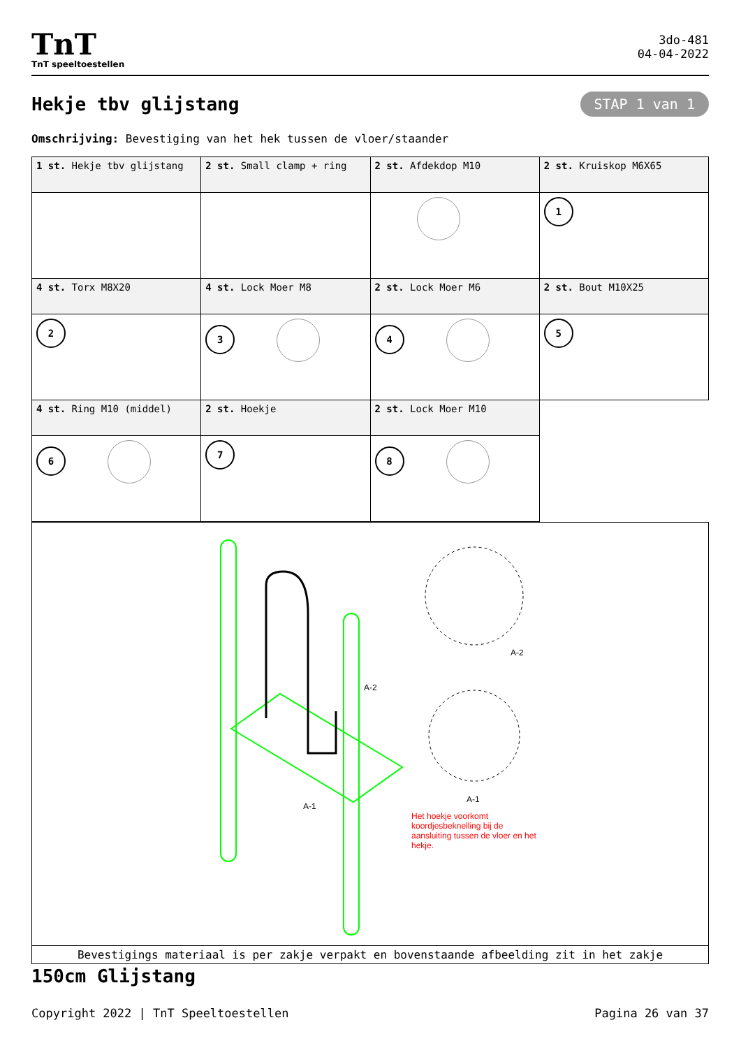TnT
TnT speeltoestellen
3do-481
04-04-2022
Hekje tbv glijstang
STAP 1 van 1
Omschrijving: Bevestiging van het hek tussen de vloer/staander
| 1 st. Hekje tbv glijstang | 2 st. Small clamp + ring | 2 st. Afdekdop M10 | 2 st. Kruiskop M6X65 |
| | | | 1 |
| 4 st. Torx M8X20 | 4 st. Lock Moer M8 | 2 st. Lock Moer M6 | 2 st. Bout M10X25 |
| 2 | 3 | 4 | 5 |
| 4 st. Ring M10 (middel) | 2 st. Hoekje | 2 st. Lock Moer M10 | |
| 6 | 7 | 8 | |
A-2
A-1
A-2
A-1
Het hoekje voorkomt koordjesbeknelling bij de aansluiting tussen de vloer en het hekje.
Bevestigings materiaal is per zakje verpakt en bovenstaande afbeelding zit in het zakje
150cm Glijstang
Copyright 2022 | TnT Speeltoestellen Pagina 26 van 37